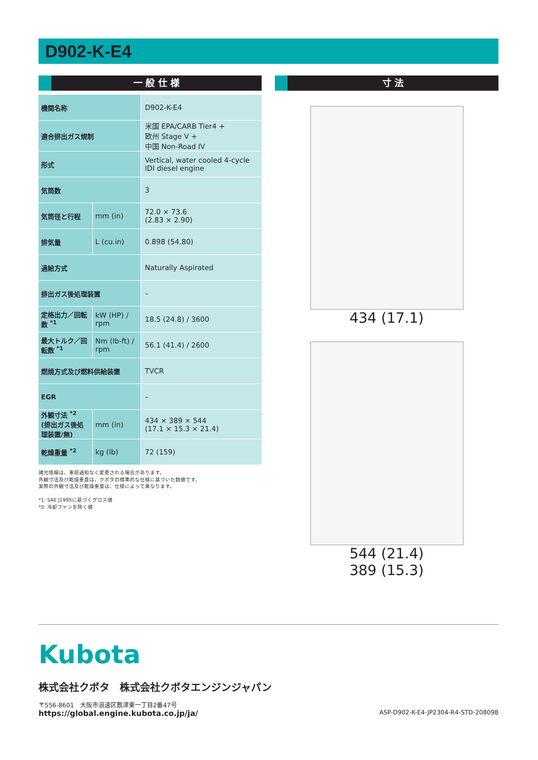D902-K-E4
一 般 仕 様
| 機関名称 | | D902-K-E4 |
| 適合排出ガス規制 | | 米国 EPA/CARB Tier4 + 欧州 Stage V + 中国 Non-Road IV |
| 形式 | | Vertical, water cooled 4-cycle IDI diesel engine |
| 気筒数 | | 3 |
| 気筒径と行程 | mm (in) | 72.0 × 73.6 (2.83 × 2.90) |
| 排気量 | L (cu.in) | 0.898 (54.80) |
| 過給方式 | | Naturally Aspirated |
| 排出ガス後処理装置 | | – |
| 定格出力／回転数 <sup>*1</sup> | kW (HP) / rpm | 18.5 (24.8) / 3600 |
| 最大トルク／回転数 <sup>*1</sup> | Nm (lb-ft) / rpm | 56.1 (41.4) / 2600 |
| 燃焼方式及び燃料供給装置 | | TVCR |
| EGR | | – |
| 外観寸法 <sup>*2</sup> (排出ガス後処理装置/無) | mm (in) | 434 × 389 × 544 (17.1 × 15.3 × 21.4) |
| 乾燥重量 <sup>*2</sup> | kg (lb) | 72 (159) |
諸元情報は、事前通知なく変更される場合があります。
外観寸法及び乾燥重量は、クボタの標準的な仕様に基づいた数値です。
実際の外観寸法及び乾燥重量は、仕様によって異なります。
*1: SAE J1995に基づくグロス値
*2: 冷却ファンを除く値
寸 法
434 (17.1)
544 (21.4)
389 (15.3)
Kubota
株式会社クボタ　株式会社クボタエンジンジャパン
〒556-8601　大阪市浪速区敷津東一丁目2番47号
https://global.engine.kubota.co.jp/ja/ ASP-D902-K-E4-JP2304-R4-STD-208098